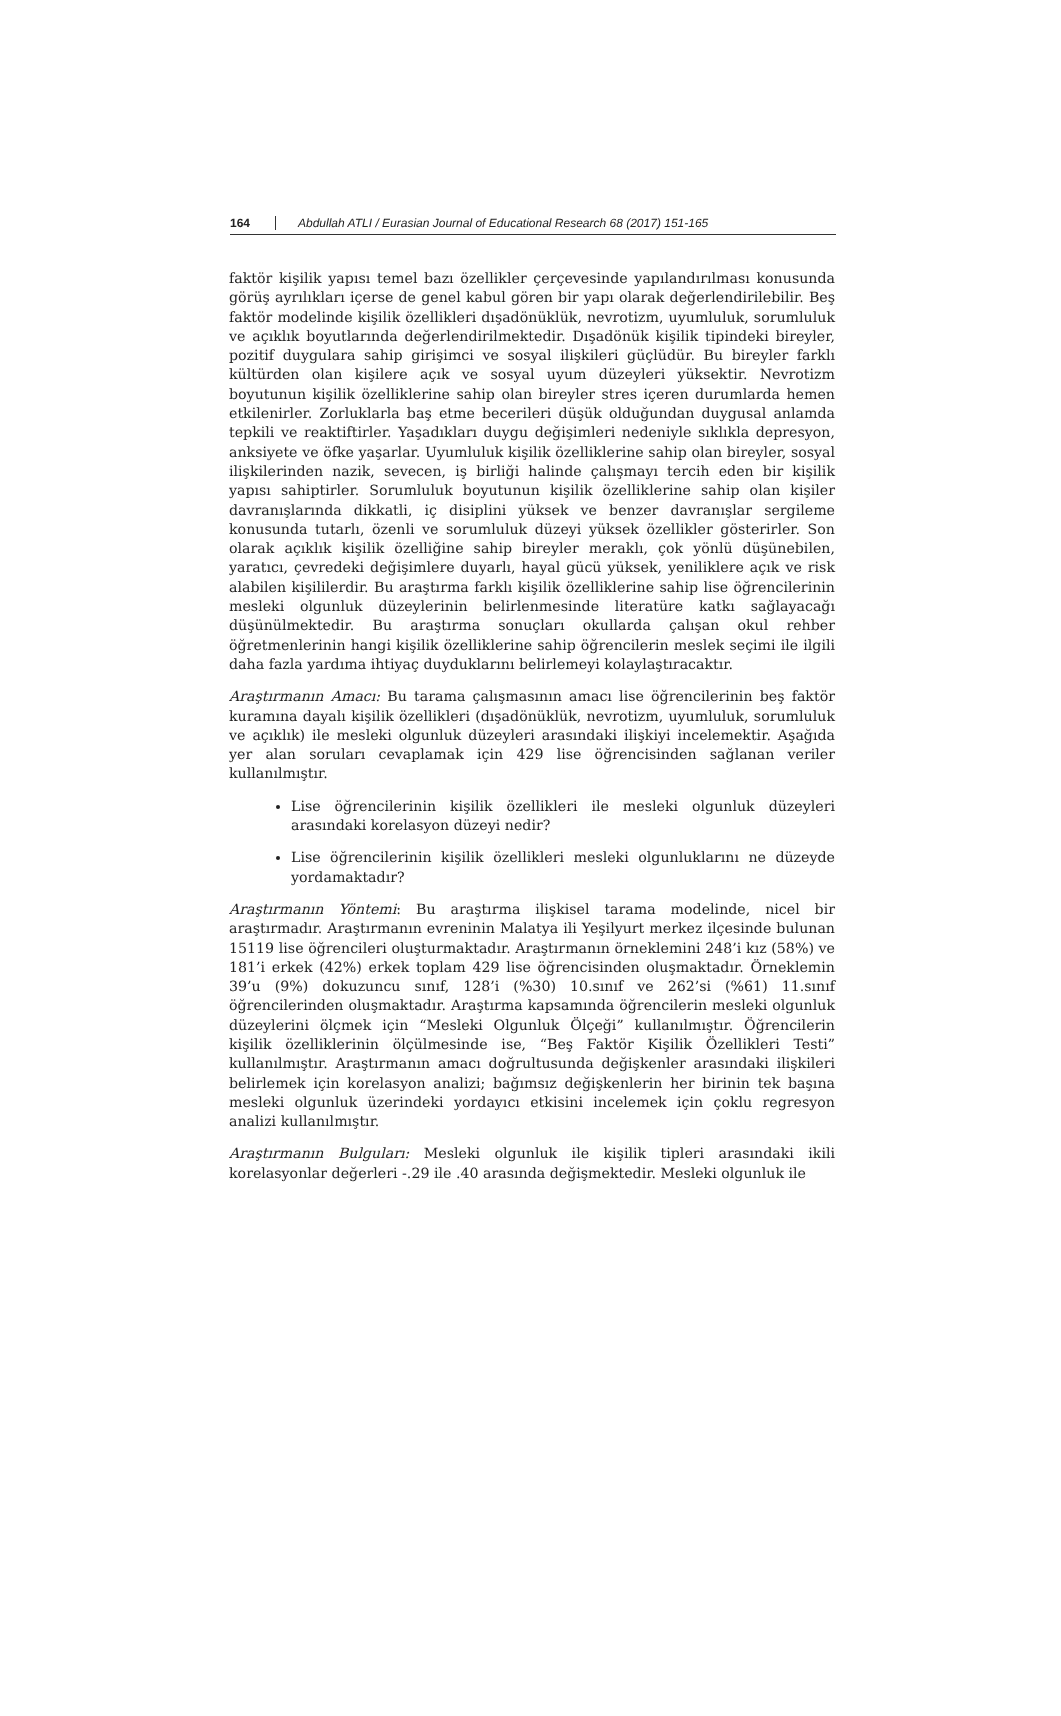164 Abdullah ATLI / Eurasian Journal of Educational Research 68 (2017) 151-165
faktör kişilik yapısı temel bazı özellikler çerçevesinde yapılandırılması konusunda görüş ayrılıkları içerse de genel kabul gören bir yapı olarak değerlendirilebilir. Beş faktör modelinde kişilik özellikleri dışadönüklük, nevrotizm, uyumluluk, sorumluluk ve açıklık boyutlarında değerlendirilmektedir. Dışadönük kişilik tipindeki bireyler, pozitif duygulara sahip girişimci ve sosyal ilişkileri güçlüdür. Bu bireyler farklı kültürden olan kişilere açık ve sosyal uyum düzeyleri yüksektir. Nevrotizm boyutunun kişilik özelliklerine sahip olan bireyler stres içeren durumlarda hemen etkilenirler. Zorluklarla baş etme becerileri düşük olduğundan duygusal anlamda tepkili ve reaktiftirler. Yaşadıkları duygu değişimleri nedeniyle sıklıkla depresyon, anksiyete ve öfke yaşarlar. Uyumluluk kişilik özelliklerine sahip olan bireyler, sosyal ilişkilerinden nazik, sevecen, iş birliği halinde çalışmayı tercih eden bir kişilik yapısı sahiptirler. Sorumluluk boyutunun kişilik özelliklerine sahip olan kişiler davranışlarında dikkatli, iç disiplini yüksek ve benzer davranışlar sergileme konusunda tutarlı, özenli ve sorumluluk düzeyi yüksek özellikler gösterirler. Son olarak açıklık kişilik özelliğine sahip bireyler meraklı, çok yönlü düşünebilen, yaratıcı, çevredeki değişimlere duyarlı, hayal gücü yüksek, yeniliklere açık ve risk alabilen kişililerdir. Bu araştırma farklı kişilik özelliklerine sahip lise öğrencilerinin mesleki olgunluk düzeylerinin belirlenmesinde literatüre katkı sağlayacağı düşünülmektedir. Bu araştırma sonuçları okullarda çalışan okul rehber öğretmenlerinin hangi kişilik özelliklerine sahip öğrencilerin meslek seçimi ile ilgili daha fazla yardıma ihtiyaç duyduklarını belirlemeyi kolaylaştıracaktır.
Araştırmanın Amacı: Bu tarama çalışmasının amacı lise öğrencilerinin beş faktör kuramına dayalı kişilik özellikleri (dışadönüklük, nevrotizm, uyumluluk, sorumluluk ve açıklık) ile mesleki olgunluk düzeyleri arasındaki ilişkiyi incelemektir. Aşağıda yer alan soruları cevaplamak için 429 lise öğrencisinden sağlanan veriler kullanılmıştır.
Lise öğrencilerinin kişilik özellikleri ile mesleki olgunluk düzeyleri arasındaki korelasyon düzeyi nedir?
Lise öğrencilerinin kişilik özellikleri mesleki olgunluklarını ne düzeyde yordamaktadır?
Araştırmanın Yöntemi: Bu araştırma ilişkisel tarama modelinde, nicel bir araştırmadır. Araştırmanın evreninin Malatya ili Yeşilyurt merkez ilçesinde bulunan 15119 lise öğrencileri oluşturmaktadır. Araştırmanın örneklemini 248’i kız (58%) ve 181’i erkek (42%) erkek toplam 429 lise öğrencisinden oluşmaktadır. Örneklemin 39’u (9%) dokuzuncu sınıf, 128’i (%30) 10.sınıf ve 262’si (%61) 11.sınıf öğrencilerinden oluşmaktadır. Araştırma kapsamında öğrencilerin mesleki olgunluk düzeylerini ölçmek için “Mesleki Olgunluk Ölçeği” kullanılmıştır. Öğrencilerin kişilik özelliklerinin ölçülmesinde ise, “Beş Faktör Kişilik Özellikleri Testi” kullanılmıştır. Araştırmanın amacı doğrultusunda değişkenler arasındaki ilişkileri belirlemek için korelasyon analizi; bağımsız değişkenlerin her birinin tek başına mesleki olgunluk üzerindeki yordayıcı etkisini incelemek için çoklu regresyon analizi kullanılmıştır.
Araştırmanın Bulguları: Mesleki olgunluk ile kişilik tipleri arasındaki ikili korelasyonlar değerleri -.29 ile .40 arasında değişmektedir. Mesleki olgunluk ile